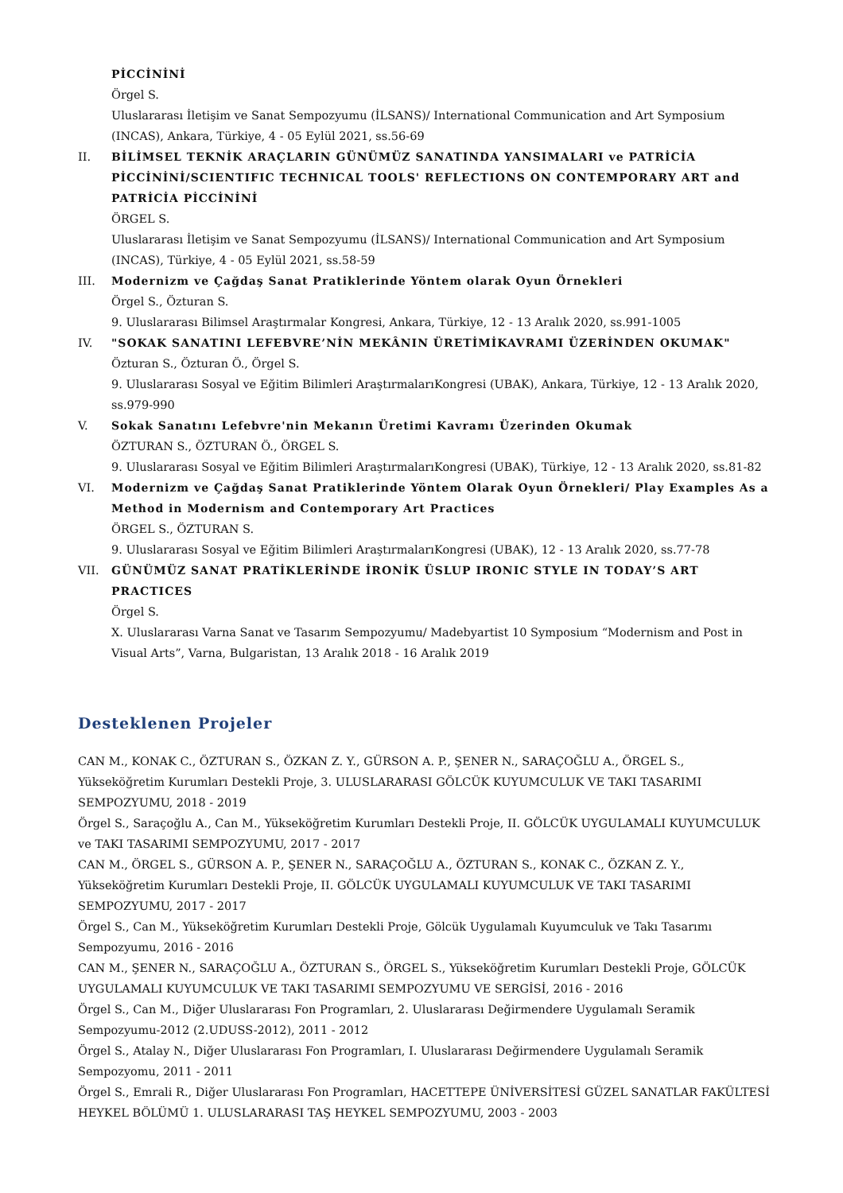PİCCİNİNİ
Örgel S.
Uluslararası İletişim ve Sanat Sempozyumu (İLSANS)/ International Communication and Art Symposium (INCAS), Ankara, Türkiye, 4 - 05 Eylül 2021, ss.56-69
II. BİLİMSEL TEKNİK ARAÇLARIN GÜNÜMÜZ SANATINDA YANSIMALARI ve PATRİCİA PİCCİNİNİ/SCIENTIFIC TECHNICAL TOOLS' REFLECTIONS ON CONTEMPORARY ART and PATRİCİA PİCCİNİNİ
ÖRGEL S.
Uluslararası İletişim ve Sanat Sempozyumu (İLSANS)/ International Communication and Art Symposium (INCAS), Türkiye, 4 - 05 Eylül 2021, ss.58-59
III. Modernizm ve Çağdaş Sanat Pratiklerinde Yöntem olarak Oyun Örnekleri
Örgel S., Özturan S.
9. Uluslararası Bilimsel Araştırmalar Kongresi, Ankara, Türkiye, 12 - 13 Aralık 2020, ss.991-1005
IV. "SOKAK SANATINI LEFEBVRE’NİN MEKÂNIN ÜRETİMİKAVRAMI ÜZERİNDEN OKUMAK"
Özturan S., Özturan Ö., Örgel S.
9. Uluslararası Sosyal ve Eğitim Bilimleri AraştırmalarıKongresi (UBAK), Ankara, Türkiye, 12 - 13 Aralık 2020, ss.979-990
V. Sokak Sanatını Lefebvre'nin Mekanın Üretimi Kavramı Üzerinden Okumak
ÖZTURAN S., ÖZTURAN Ö., ÖRGEL S.
9. Uluslararası Sosyal ve Eğitim Bilimleri AraştırmalarıKongresi (UBAK), Türkiye, 12 - 13 Aralık 2020, ss.81-82
VI. Modernizm ve Çağdaş Sanat Pratiklerinde Yöntem Olarak Oyun Örnekleri/ Play Examples As a Method in Modernism and Contemporary Art Practices
ÖRGEL S., ÖZTURAN S.
9. Uluslararası Sosyal ve Eğitim Bilimleri AraştırmalarıKongresi (UBAK), 12 - 13 Aralık 2020, ss.77-78
VII. GÜNÜMÜZ SANAT PRATİKLERİNDE İRONİK ÜSLUP IRONIC STYLE IN TODAY’S ART PRACTICES
Örgel S.
X. Uluslararası Varna Sanat ve Tasarım Sempozyumu/ Madebyartist 10 Symposium “Modernism and Post in Visual Arts”, Varna, Bulgaristan, 13 Aralık 2018 - 16 Aralık 2019
Desteklenen Projeler
CAN M., KONAK C., ÖZTURAN S., ÖZKAN Z. Y., GÜRSON A. P., ŞENER N., SARAÇOĞLU A., ÖRGEL S., Yükseköğretim Kurumları Destekli Proje, 3. ULUSLARARASI GÖLCÜK KUYUMCULUK VE TAKI TASARIMI SEMPOZYUMU, 2018 - 2019
Örgel S., Saraçoğlu A., Can M., Yükseköğretim Kurumları Destekli Proje, II. GÖLCÜK UYGULAMALI KUYUMCULUK ve TAKI TASARIMI SEMPOZYUMU, 2017 - 2017
CAN M., ÖRGEL S., GÜRSON A. P., ŞENER N., SARAÇOĞLU A., ÖZTURAN S., KONAK C., ÖZKAN Z. Y., Yükseköğretim Kurumları Destekli Proje, II. GÖLCÜK UYGULAMALI KUYUMCULUK VE TAKI TASARIMI SEMPOZYUMU, 2017 - 2017
Örgel S., Can M., Yükseköğretim Kurumları Destekli Proje, Gölcük Uygulamalı Kuyumculuk ve Takı Tasarımı Sempozyumu, 2016 - 2016
CAN M., ŞENER N., SARAÇOĞLU A., ÖZTURAN S., ÖRGEL S., Yükseköğretim Kurumları Destekli Proje, GÖLCÜK UYGULAMALI KUYUMCULUK VE TAKI TASARIMI SEMPOZYUMU VE SERGİSİ, 2016 - 2016
Örgel S., Can M., Diğer Uluslararası Fon Programları, 2. Uluslararası Değirmendere Uygulamalı Seramik Sempozyumu-2012 (2.UDUSS-2012), 2011 - 2012
Örgel S., Atalay N., Diğer Uluslararası Fon Programları, I. Uluslararası Değirmendere Uygulamalı Seramik Sempozyomu, 2011 - 2011
Örgel S., Emrali R., Diğer Uluslararası Fon Programları, HACETTEPE ÜNİVERSİTESİ GÜZEL SANATLAR FAKÜLTESİ HEYKEL BÖLÜMÜ 1. ULUSLARARASI TAŞ HEYKEL SEMPOZYUMU, 2003 - 2003